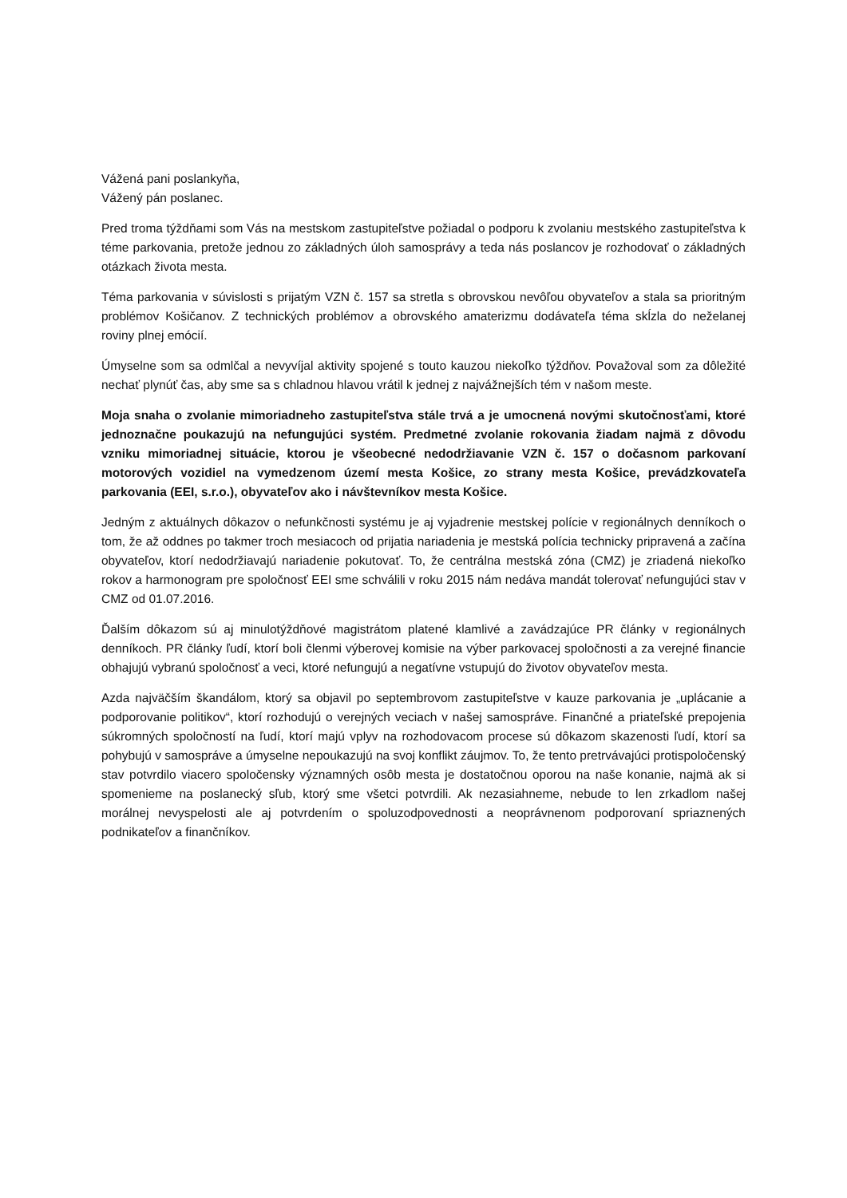Vážená pani poslankyňa,
Vážený pán poslanec.
Pred troma týždňami som Vás na mestskom zastupiteľstve požiadal o podporu k zvolaniu mestského zastupiteľstva k téme parkovania, pretože jednou zo základných úloh samosprávy a teda nás poslancov je rozhodovať o základných otázkach života mesta.
Téma parkovania v súvislosti s prijatým VZN č. 157 sa stretla s obrovskou nevôľou obyvateľov a stala sa prioritným problémov Košičanov. Z technických problémov a obrovského amaterizmu dodávateľa téma skĺzla do neželanej roviny plnej emócií.
Úmyselne som sa odmlčal a nevyvíjal aktivity spojené s touto kauzou niekoľko týždňov. Považoval som za dôležité nechať plynúť čas, aby sme sa s chladnou hlavou vrátil k jednej z najvážnejších tém v našom meste.
Moja snaha o zvolanie mimoriadneho zastupiteľstva stále trvá a je umocnená novými skutočnosťami, ktoré jednoznačne poukazujú na nefungujúci systém. Predmetné zvolanie rokovania žiadam najmä z dôvodu vzniku mimoriadnej situácie, ktorou je všeobecné nedodržiavanie VZN č. 157 o dočasnom parkovaní motorových vozidiel na vymedzenom území mesta Košice, zo strany mesta Košice, prevádzkovateľa parkovania (EEI, s.r.o.), obyvateľov ako i návštevníkov mesta Košice.
Jedným z aktuálnych dôkazov o nefunkčnosti systému je aj vyjadrenie mestskej polície v regionálnych denníkoch o tom, že až oddnes po takmer troch mesiacoch od prijatia nariadenia je mestská polícia technicky pripravená a začína obyvateľov, ktorí nedodržiavajú nariadenie pokutovať. To, že centrálna mestská zóna (CMZ) je zriadená niekoľko rokov a harmonogram pre spoločnosť EEI sme schválili v roku 2015 nám nedáva mandát tolerovať nefungujúci stav v CMZ od 01.07.2016.
Ďalším dôkazom sú aj minulotýždňové magistrátom platené klamlivé a zavádzajúce PR články v regionálnych denníkoch. PR články ľudí, ktorí boli členmi výberovej komisie na výber parkovacej spoločnosti a za verejné financie obhajujú vybranú spoločnosť a veci, ktoré nefungujú a negatívne vstupujú do životov obyvateľov mesta.
Azda najväčším škandálom, ktorý sa objavil po septembrovom zastupiteľstve v kauze parkovania je „uplácanie a podporovanie politikov“, ktorí rozhodujú o verejných veciach v našej samospráve. Finančné a priateľské prepojenia súkromných spoločností na ľudí, ktorí majú vplyv na rozhodovacom procese sú dôkazom skazenosti ľudí, ktorí sa pohybujú v samospráve a úmyselne nepoukazujú na svoj konflikt záujmov. To, že tento pretrvávajúci protispoločenský stav potvrdilo viacero spoločensky významných osôb mesta je dostatočnou oporou na naše konanie, najmä ak si spomenieme na poslanecký sľub, ktorý sme všetci potvrdili. Ak nezasiahneme, nebude to len zrkadlom našej morálnej nevyspelosti ale aj potvrdením o spoluzodpovednosti a neoprávnenom podporovaní spriaznených podnikateľov a finančníkov.